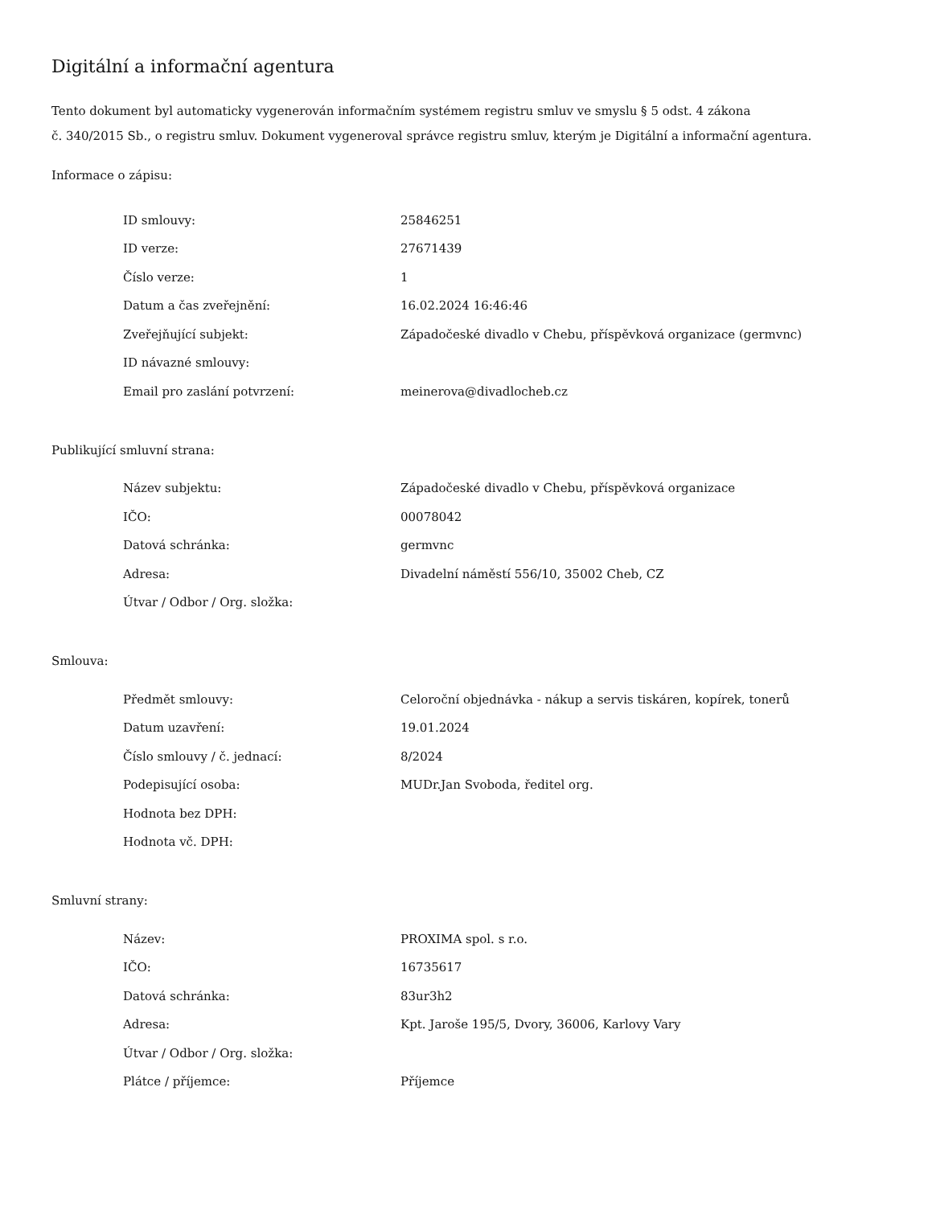Digitální a informační agentura
Tento dokument byl automaticky vygenerován informačním systémem registru smluv ve smyslu § 5 odst. 4 zákona
č. 340/2015 Sb., o registru smluv. Dokument vygeneroval správce registru smluv, kterým je Digitální a informační agentura.
Informace o zápisu:
| ID smlouvy: | 25846251 |
| ID verze: | 27671439 |
| Číslo verze: | 1 |
| Datum a čas zveřejnění: | 16.02.2024 16:46:46 |
| Zveřejňující subjekt: | Západočeské divadlo v Chebu, příspěvková organizace (germvnc) |
| ID návazné smlouvy: | |
| Email pro zaslání potvrzení: | meinerova@divadlocheb.cz |
Publikující smluvní strana:
| Název subjektu: | Západočeské divadlo v Chebu, příspěvková organizace |
| IČO: | 00078042 |
| Datová schránka: | germvnc |
| Adresa: | Divadelní náměstí 556/10, 35002 Cheb, CZ |
| Útvar / Odbor / Org. složka: | |
Smlouva:
| Předmět smlouvy: | Celoroční objednávka - nákup a servis tiskáren, kopírek, tonerů |
| Datum uzavření: | 19.01.2024 |
| Číslo smlouvy / č. jednací: | 8/2024 |
| Podepisující osoba: | MUDr.Jan Svoboda, ředitel org. |
| Hodnota bez DPH: | |
| Hodnota vč. DPH: | |
Smluvní strany:
| Název: | PROXIMA spol. s r.o. |
| IČO: | 16735617 |
| Datová schránka: | 83ur3h2 |
| Adresa: | Kpt. Jaroše 195/5, Dvory, 36006, Karlovy Vary |
| Útvar / Odbor / Org. složka: | |
| Plátce / příjemce: | Příjemce |